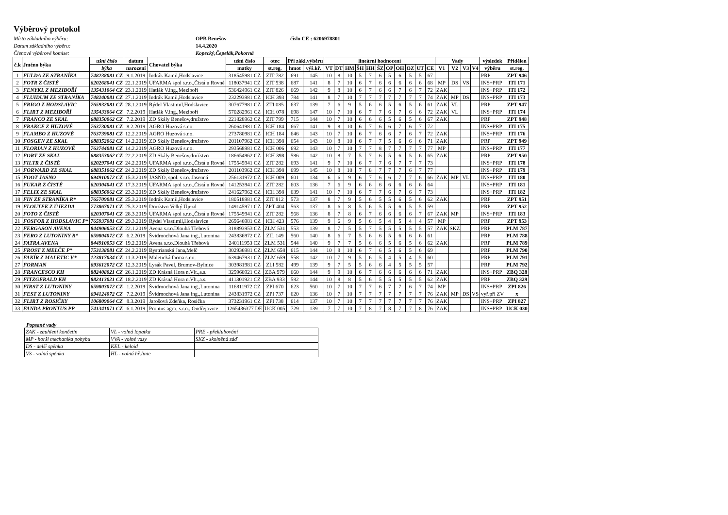Výběrový protokol
Místo základního výběru: OPB Benešov číslo CE : 6206978801 Datum základního výběru: 14.4.2020 Členové výběrové komise: Kopecký,Čepelák,Pokorná
| č.k | Jméno býka | ušní číslo | datum | Chovatel býka | ušní číslo | otec | Při zákl.výběru | | lineární hodnocení | | | | | | | | | | | Vady | | | | výsledek | Přidělen |
| --- | --- | --- | --- | --- | --- | --- | --- | --- | --- | --- | --- | --- | --- | --- | --- | --- | --- | --- | --- | --- | --- | --- | --- | --- | --- |
| | | býka | narození | | matky | st.reg. | hmot | výš.kř. | VT | DT | HM | ŠH | HH | ŠZ | OP | OH | OZ | UT | CE | V1 | V2 | V3 | V4 | výběru | st.reg. |
| 1 | FULDA ZE STRANÍKA | 748238081 CZ | 9.1.2019 | Indrák Kamil,Hodslavice | 318545981 CZ | ZIT 782 | 691 | 145 | 10 | 8 | 10 | 5 | 7 | 6 | 5 | 6 | 5 | 5 | 67 | | | | | PRP | ZPT 946 |
| 2 | FOTR Z ČISTÉ | 620268041 CZ | 22.1.2019 | UFARMA spol s.r.o.,Čistá u Rovné | 118037941 CZ | ZIT 538 | 687 | 141 | 8 | 7 | 10 | 6 | 7 | 6 | 6 | 6 | 6 | 6 | 68 | MP | DS | VS | | INS+PRP | ITI 171 |
| 3 | FENYKL Z MEZIBOŘÍ | 135431064 CZ | 23.1.2019 | Hatlák V.ing.,Meziboří | 536424961 CZ | ZIT 826 | 669 | 142 | 9 | 8 | 10 | 6 | 7 | 6 | 6 | 7 | 6 | 7 | 72 | ZAK | | | | INS+PRP | ITI 172 |
| 4 | FLUIDUM ZE STRANÍKA | 748240081 CZ | 27.1.2019 | Indrák Kamil,Hodslavice | 232293981 CZ | ICH 393 | 784 | 141 | 8 | 7 | 10 | 7 | 7 | 7 | 7 | 7 | 7 | 7 | 74 | ZAK | MP | DS | | INS+PRP | ITI 173 |
| 5 | FRIGO Z HODSLAVIC | 765932081 CZ | 28.1.2019 | Rýdel Vlastimil,Hodslavice | 307677981 CZ | ZTI 085 | 637 | 139 | 7 | 6 | 9 | 5 | 6 | 6 | 5 | 6 | 5 | 6 | 61 | ZAK | VL | | | PRP | ZPT 947 |
| 6 | FLIRT Z MEZIBOŘÍ | 135433064 CZ | 7.2.2019 | Hatlák V.ing.,Meziboří | 570282961 CZ | ICH 078 | 698 | 147 | 10 | 7 | 10 | 6 | 7 | 7 | 6 | 7 | 6 | 6 | 72 | ZAK | VL | | | INS+PRP | ITI 174 |
| 7 | FRANCO ZE SKAL | 688350062 CZ | 7.2.2019 | ZD Skály Benešov,družstvo | 221828962 CZ | ZIT 799 | 715 | 144 | 10 | 7 | 10 | 6 | 6 | 6 | 5 | 6 | 5 | 6 | 67 | ZAK | | | | PRP | ZPT 948 |
| 8 | FRAKCE Z HUZOVÉ | 763730081 CZ | 8.2.2019 | AGRO Huzová s.r.o. | 260641981 CZ | ICH 184 | 667 | 141 | 9 | 8 | 10 | 6 | 7 | 6 | 6 | 7 | 6 | 7 | 72 | | | | | INS+PRP | ITI 175 |
| 9 | FLAMBO Z HUZOVÉ | 763739081 CZ | 12.2.2019 | AGRO Huzová s.r.o. | 273780981 CZ | ICH 184 | 646 | 143 | 10 | 7 | 10 | 6 | 7 | 6 | 6 | 7 | 6 | 7 | 72 | ZAK | | | | INS+PRP | ITI 176 |
| 10 | FOSGEN ZE SKAL | 688352062 CZ | 14.2.2019 | ZD Skály Benešov,družstvo | 201107962 CZ | ICH 398 | 654 | 143 | 10 | 8 | 10 | 6 | 7 | 7 | 5 | 6 | 6 | 6 | 71 | ZAK | | | | PRP | ZPT 949 |
| 11 | FLORIAN Z HUZOVÉ | 763744081 CZ | 14.2.2019 | AGRO Huzová s.r.o. | 293568981 CZ | ICH 006 | 692 | 143 | 10 | 7 | 10 | 7 | 7 | 8 | 7 | 7 | 7 | 7 | 77 | MP | | | | INS+PRP | ITI 177 |
| 12 | FORT ZE SKAL | 688353062 CZ | 22.2.2019 | ZD Skály Benešov,družstvo | 186654962 CZ | ICH 398 | 586 | 142 | 10 | 8 | 7 | 5 | 7 | 6 | 5 | 6 | 5 | 6 | 65 | ZAK | | | | PRP | ZPT 950 |
| 13 | FILTR Z ČISTÉ | 620297041 CZ | 24.2.2019 | UFARMA spol s.r.o.,Čistá u Rovné | 175545941 CZ | ZIT 282 | 693 | 141 | 9 | 7 | 10 | 6 | 7 | 7 | 6 | 7 | 7 | 7 | 73 | | | | | INS+PRP | ITI 178 |
| 14 | FORWARD ZE SKAL | 688351062 CZ | 24.2.2019 | ZD Skály Benešov,družstvo | 201103962 CZ | ICH 398 | 699 | 145 | 10 | 8 | 10 | 7 | 8 | 7 | 7 | 7 | 6 | 7 | 77 | | | | | INS+PRP | ITI 179 |
| 15 | FOOT JASNO | 694910072 CZ | 15.3.2019 | JASNO, spol. s r.o. Jasenná | 256131972 CZ | ICH 009 | 601 | 134 | 6 | 6 | 9 | 6 | 7 | 6 | 6 | 7 | 7 | 6 | 66 | ZAK | MP | VL | | INS+PRP | ITI 180 |
| 16 | FUKAR Z ČISTÉ | 620304041 CZ | 17.3.2019 | UFARMA spol s.r.o.,Čistá u Rovné | 141253941 CZ | ZIT 282 | 603 | 136 | 7 | 6 | 9 | 6 | 6 | 6 | 6 | 6 | 6 | 6 | 64 | | | | | INS+PRP | ITI 181 |
| 17 | FELIX ZE SKAL | 688356062 CZ | 23.3.2019 | ZD Skály Benešov,družstvo | 241627962 CZ | ICH 398 | 639 | 141 | 10 | 7 | 10 | 6 | 7 | 7 | 6 | 7 | 6 | 7 | 73 | | | | | INS+PRP | ITI 182 |
| 18 | FIN ZE STRANÍKA R* | 765709081 CZ | 25.3.2019 | Indrák Kamil,Hodslavice | 180518981 CZ | ZIT 812 | 573 | 137 | 8 | 7 | 9 | 5 | 6 | 5 | 5 | 6 | 5 | 6 | 62 | ZAK | | | | PRP | ZPT 951 |
| 19 | FLOUTEK Z ÚJEZDA | 773867071 CZ | 25.3.2019 | Družstvo Velký Újezd | 149145971 CZ | ZPT 404 | 563 | 137 | 8 | 6 | 8 | 5 | 6 | 5 | 5 | 6 | 5 | 5 | 59 | | | | | PRP | ZPT 952 |
| 20 | FOTO Z ČISTÉ | 620307041 CZ | 28.3.2019 | UFARMA spol s.r.o.,Čistá u Rovné | 175549941 CZ | ZIT 282 | 568 | 136 | 8 | 7 | 8 | 6 | 7 | 6 | 6 | 6 | 6 | 7 | 67 | ZAK | MP | | | INS+PRP | ITI 183 |
| 21 | FOSFOR Z HODSLAVIC P* | 765937081 CZ | 29.3.2019 | Rýdel Vlastimil,Hodslavice | 269646981 CZ | ICH 423 | 576 | 139 | 9 | 6 | 9 | 5 | 6 | 5 | 4 | 5 | 4 | 4 | 57 | MP | | | | PRP | ZPT 953 |
| 22 | FERGASON AVENA | 844906053 CZ | 22.1.2019 | Avena s.r.o.Dlouhá Třebová | 318893953 CZ | ZLM 531 | 553 | 139 | 8 | 7 | 5 | 5 | 7 | 5 | 5 | 5 | 5 | 5 | 57 | ZAK | SKZ | | | PRP | PLM 787 |
| 23 | FERO Z LUTONINY R* | 659804072 CZ | 6.2.2019 | Švidrnochová Jana ing.,Lutonina | 243836972 CZ | ZIL 149 | 560 | 140 | 8 | 6 | 7 | 5 | 6 | 6 | 5 | 6 | 6 | 6 | 61 | | | | | PRP | PLM 788 |
| 24 | FATRA AVENA | 844910053 CZ | 19.2.2019 | Avena s.r.o.Dlouhá Třebová | 240111953 CZ | ZLM 531 | 544 | 140 | 9 | 7 | 7 | 5 | 6 | 6 | 5 | 6 | 5 | 6 | 62 | ZAK | | | | PRP | PLM 789 |
| 25 | FROST Z MELČE P* | 753138081 CZ | 24.2.2019 | Bystrianská Jana,Melč | 302936981 CZ | ZLM 658 | 615 | 144 | 10 | 8 | 10 | 6 | 7 | 6 | 5 | 6 | 5 | 6 | 69 | | | | | PRP | PLM 790 |
| 26 | FAKÍR Z MALETIC V* | 123817034 CZ | 11.3.2019 | Maletická farma s.r.o. | 639467931 CZ | ZLM 659 | 558 | 142 | 10 | 7 | 9 | 5 | 6 | 5 | 4 | 5 | 4 | 5 | 60 | | | | | PRP | PLM 791 |
| 27 | FORMAN | 693612072 CZ | 12.3.2019 | Lysák Pavel, Brumov-Bylnice | 303981981 CZ | ZLI 582 | 499 | 139 | 9 | 7 | 5 | 5 | 6 | 6 | 4 | 5 | 5 | 5 | 57 | | | | | PRP | PLM 792 |
| 28 | FRANCESCO KH | 882408021 CZ | 26.1.2019 | ZD Krásná Hora n.Vlt.,a.s. | 325960921 CZ | ZBA 979 | 660 | 144 | 9 | 9 | 10 | 6 | 7 | 6 | 6 | 6 | 6 | 6 | 71 | ZAK | | | | INS+PRP | ZBQ 328 |
| 29 | FITZGERALD KH | 882413021 CZ | 18.2.2019 | ZD Krásná Hora n.Vlt.,a.s. | 411301921 CZ | ZBA 933 | 582 | 144 | 10 | 8 | 8 | 5 | 6 | 5 | 5 | 5 | 5 | 5 | 62 | ZAK | | | | PRP | ZBQ 329 |
| 30 | FIRST Z LUTONINY | 659803072 CZ | 1.2.2019 | Švidrnochová Jana ing.,Lutonina | 116811972 CZ | ZPI 670 | 623 | 560 | 10 | 7 | 10 | 7 | 7 | 6 | 7 | 7 | 6 | 7 | 74 | MP | | | | INS+PRP | ZPI 826 |
| 31 | FEST Z LUTONINY | 694124072 CZ | 7.2.2019 | Švidrnochová Jana ing.,Lutonina | 243831972 CZ | ZPI 737 | 620 | 136 | 10 | 7 | 10 | 7 | 7 | 7 | 7 | 7 | 7 | 7 | 76 | ZAK | MP | DS | VS | vyř.při ZV | x |
| 32 | FLIRT Z ROSIČKY | 106809064 CZ | 8.3.2019 | Jarošová Zdeňka, Rosička | 373231961 CZ | ZPI 738 | 614 | 137 | 10 | 7 | 10 | 7 | 7 | 7 | 7 | 7 | 7 | 7 | 76 | ZAK | | | | INS+PRP | ZPI 827 |
| 33 | FANDA PRONTUS PP | 741341071 CZ | 6.1.2019 | Prontus agro, s.r.o., Ondřejovice | 1265436377 DE | UCK 005 | 729 | 139 | 7 | 7 | 10 | 7 | 8 | 7 | 8 | 7 | 7 | 8 | 76 | ZAK | | | | INS+PRP | UCK 030 |
Popsané vady
| ZAK - zauhlení končetin | VL - volná lopatka | PRE - překlubování |
| MP - horší mechanika pohybu | VVA - volné vazy | SKZ - skolněná záď |
| DS - delší spěnka | KEL - keloid | |
| VS - volná spěnka | HL - volná hř.linie | |